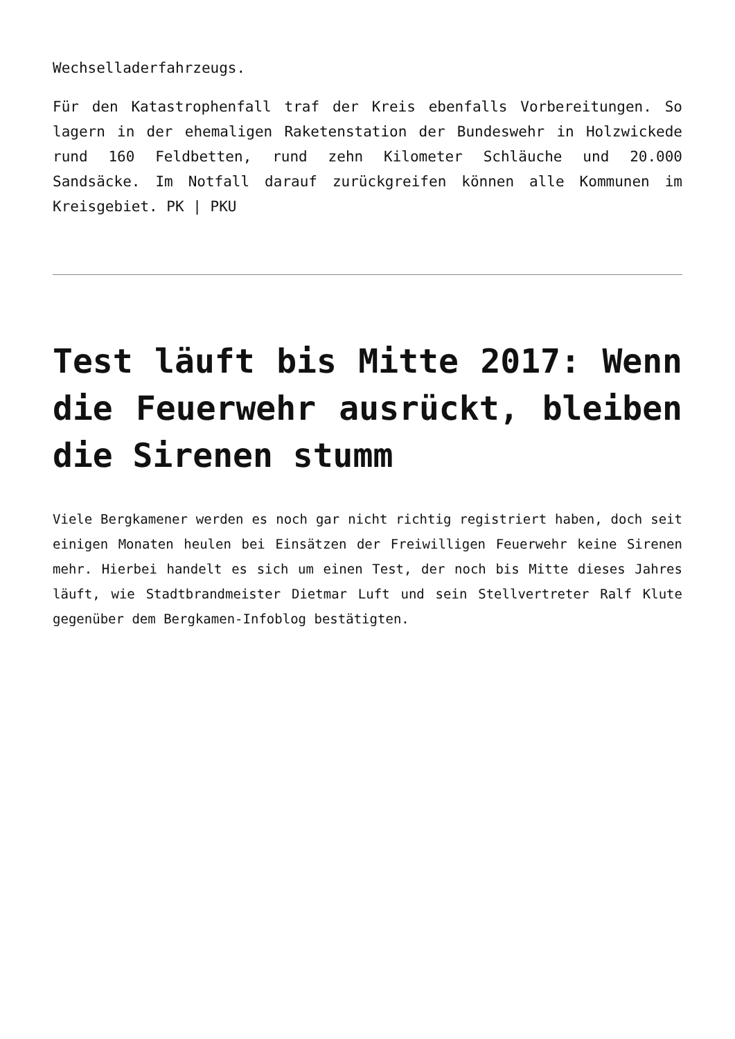Wechselladerfahrzeugs.
Für den Katastrophenfall traf der Kreis ebenfalls Vorbereitungen. So lagern in der ehemaligen Raketenstation der Bundeswehr in Holzwickede rund 160 Feldbetten, rund zehn Kilometer Schläuche und 20.000 Sandsäcke. Im Notfall darauf zurückgreifen können alle Kommunen im Kreisgebiet. PK | PKU
Test läuft bis Mitte 2017: Wenn die Feuerwehr ausrückt, bleiben die Sirenen stumm
Viele Bergkamener werden es noch gar nicht richtig registriert haben, doch seit einigen Monaten heulen bei Einsätzen der Freiwilligen Feuerwehr keine Sirenen mehr. Hierbei handelt es sich um einen Test, der noch bis Mitte dieses Jahres läuft, wie Stadtbrandmeister Dietmar Luft und sein Stellvertreter Ralf Klute gegenüber dem Bergkamen-Infoblog bestätigten.